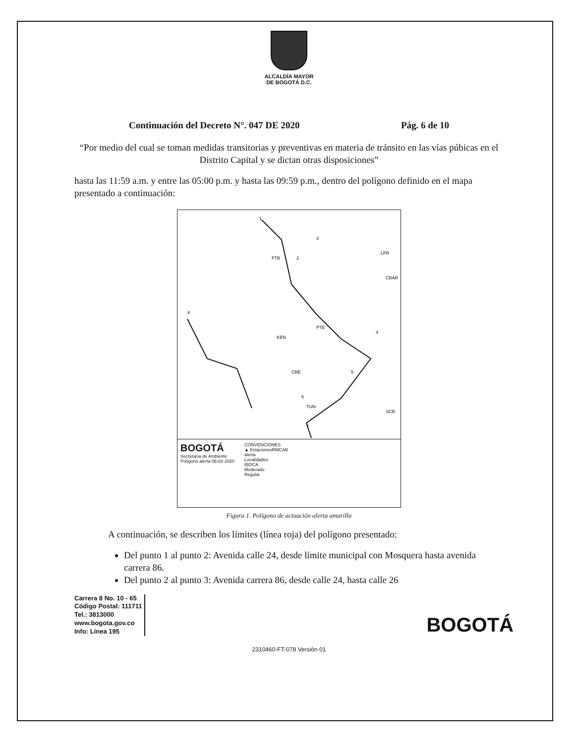ALCALDÍA MAYOR
DE BOGOTÁ D.C.
Continuación del Decreto N°. 047 DE 2020 Pág. 6 de 10
“Por medio del cual se toman medidas transitorias y preventivas en materia de tránsito en las vías púbicas en el Distrito Capital y se dictan otras disposiciones”
hasta las 11:59 a.m. y entre las 05:00 p.m. y hasta las 09:59 p.m., dentro del polígono definido en el mapa presentado a continuación:
1
2
3
4
5
6
7
8
FTB
PTE
KEN
CBE
TUN
LFR
CBAR
SCR
BOGOTÁ
Secretaría de Ambiente
Polígono alerta 06-02-2020
CONVENCIONES
▲ EstacionesRMCAB
alerta
Localidades
IBOCA
Moderado
Regular
Figura 1. Polígono de actuación alerta amarilla
A continuación, se describen los límites (línea roja) del polígono presentado:
Del punto 1 al punto 2: Avenida calle 24, desde límite municipal con Mosquera hasta avenida carrera 86.
Del punto 2 al punto 3: Avenida carrera 86, desde calle 24, hasta calle 26
Carrera 8 No. 10 - 65
Código Postal: 111711
Tel.: 3813000
www.bogota.gov.co
Info: Línea 195
BOGOTÁ
2310460-FT-078 Versión 01